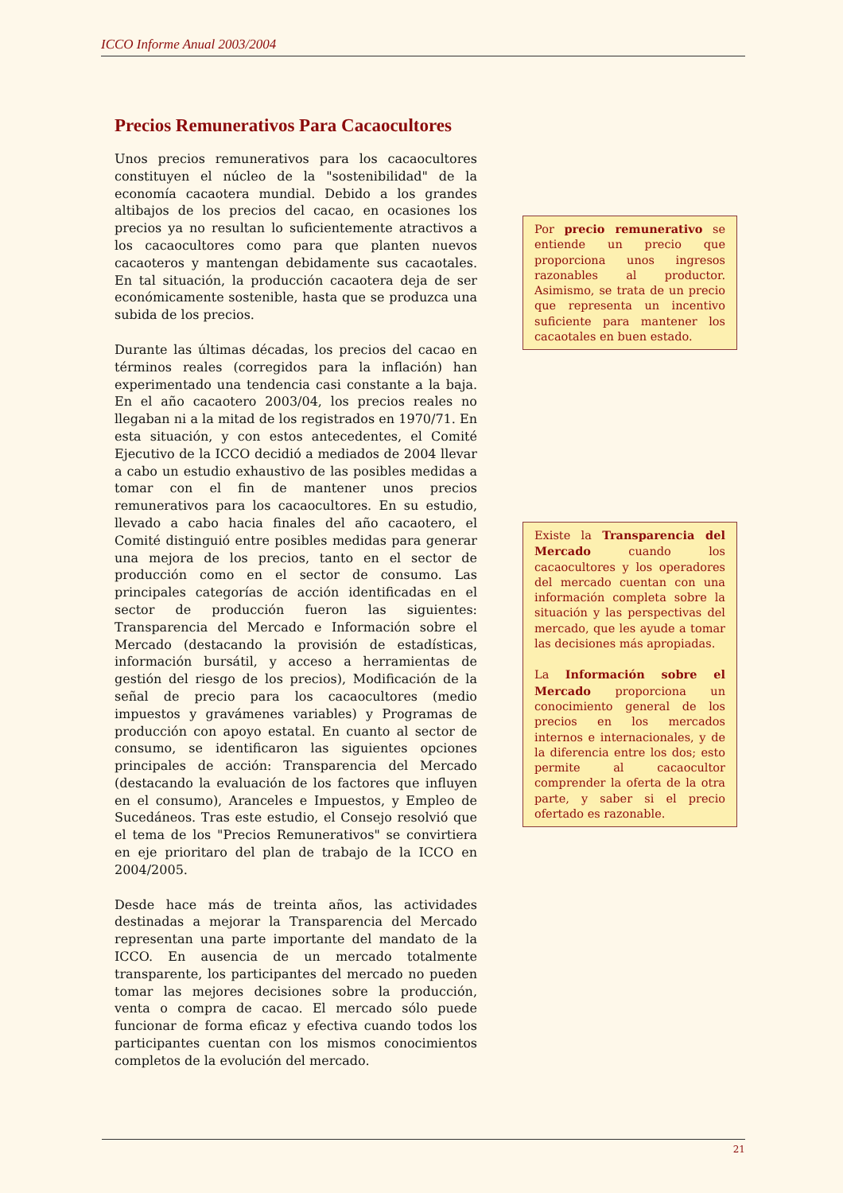ICCO Informe Anual 2003/2004
Precios Remunerativos Para Cacaocultores
Unos precios remunerativos para los cacaocultores constituyen el núcleo de la "sostenibilidad" de la economía cacaotera mundial. Debido a los grandes altibajos de los precios del cacao, en ocasiones los precios ya no resultan lo suficientemente atractivos a los cacaocultores como para que planten nuevos cacaoteros y mantengan debidamente sus cacaotales. En tal situación, la producción cacaotera deja de ser económicamente sostenible, hasta que se produzca una subida de los precios.
Durante las últimas décadas, los precios del cacao en términos reales (corregidos para la inflación) han experimentado una tendencia casi constante a la baja. En el año cacaotero 2003/04, los precios reales no llegaban ni a la mitad de los registrados en 1970/71. En esta situación, y con estos antecedentes, el Comité Ejecutivo de la ICCO decidió a mediados de 2004 llevar a cabo un estudio exhaustivo de las posibles medidas a tomar con el fin de mantener unos precios remunerativos para los cacaocultores. En su estudio, llevado a cabo hacia finales del año cacaotero, el Comité distinguió entre posibles medidas para generar una mejora de los precios, tanto en el sector de producción como en el sector de consumo. Las principales categorías de acción identificadas en el sector de producción fueron las siguientes: Transparencia del Mercado e Información sobre el Mercado (destacando la provisión de estadísticas, información bursátil, y acceso a herramientas de gestión del riesgo de los precios), Modificación de la señal de precio para los cacaocultores (medio impuestos y gravámenes variables) y Programas de producción con apoyo estatal. En cuanto al sector de consumo, se identificaron las siguientes opciones principales de acción: Transparencia del Mercado (destacando la evaluación de los factores que influyen en el consumo), Aranceles e Impuestos, y Empleo de Sucedáneos. Tras este estudio, el Consejo resolvió que el tema de los "Precios Remunerativos" se convirtiera en eje prioritaro del plan de trabajo de la ICCO en 2004/2005.
Desde hace más de treinta años, las actividades destinadas a mejorar la Transparencia del Mercado representan una parte importante del mandato de la ICCO. En ausencia de un mercado totalmente transparente, los participantes del mercado no pueden tomar las mejores decisiones sobre la producción, venta o compra de cacao. El mercado sólo puede funcionar de forma eficaz y efectiva cuando todos los participantes cuentan con los mismos conocimientos completos de la evolución del mercado.
Por precio remunerativo se entiende un precio que proporciona unos ingresos razonables al productor. Asimismo, se trata de un precio que representa un incentivo suficiente para mantener los cacaotales en buen estado.
Existe la Transparencia del Mercado cuando los cacaocultores y los operadores del mercado cuentan con una información completa sobre la situación y las perspectivas del mercado, que les ayude a tomar las decisiones más apropiadas.
La Información sobre el Mercado proporciona un conocimiento general de los precios en los mercados internos e internacionales, y de la diferencia entre los dos; esto permite al cacaocultor comprender la oferta de la otra parte, y saber si el precio ofertado es razonable.
21